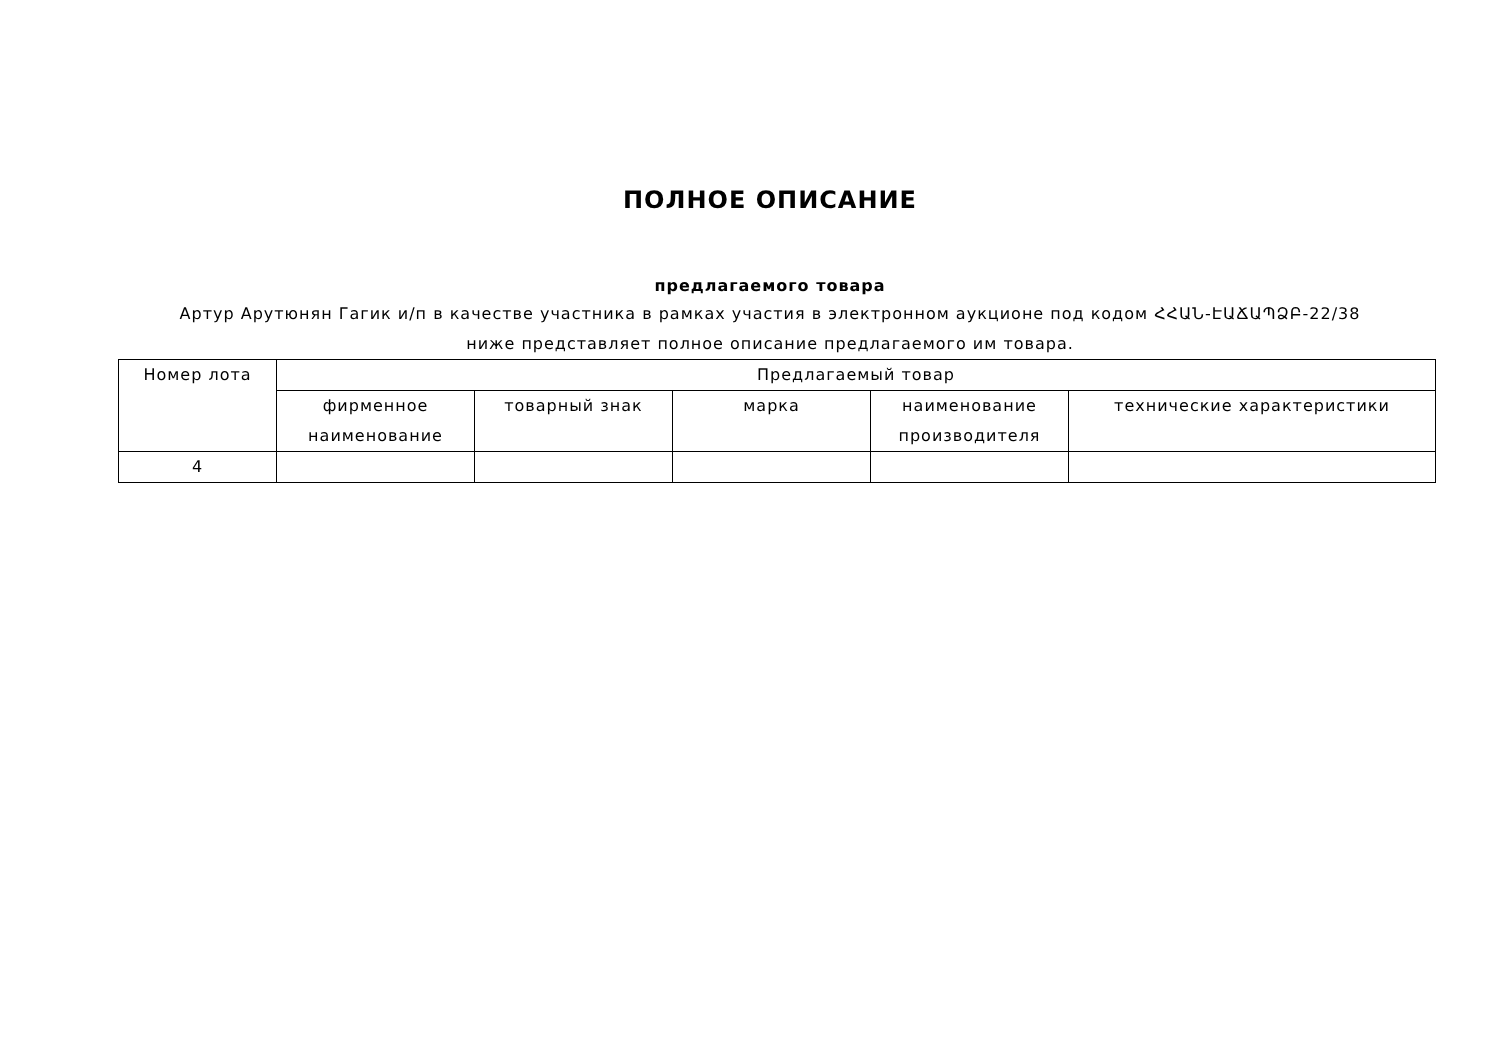ПОЛНОЕ ОПИСАНИЕ
предлагаемого товара
Артур Арутюнян Гагик и/п в качестве участника в рамках участия в электронном аукционе под кодом ՀՀԱՆ-ԷԱՃԱՊՁԲ-22/38
ниже представляет полное описание предлагаемого им товара.
| Номер лота | Предлагаемый товар | | | | |
| --- | --- | --- | --- | --- | --- |
| | фирменное наименование | товарный знак | марка | наименование производителя | технические характеристики |
| 4 | | | | | |